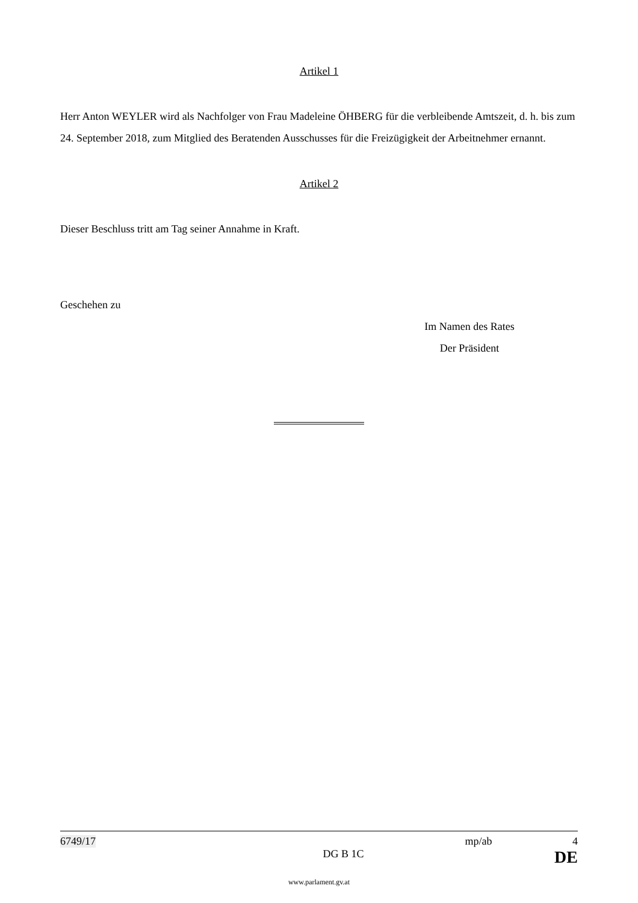Artikel 1
Herr Anton WEYLER wird als Nachfolger von Frau Madeleine ÖHBERG für die verbleibende Amtszeit, d. h. bis zum 24. September 2018, zum Mitglied des Beratenden Ausschusses für die Freizügigkeit der Arbeitnehmer ernannt.
Artikel 2
Dieser Beschluss tritt am Tag seiner Annahme in Kraft.
Geschehen zu
Im Namen des Rates
Der Präsident
6749/17 mp/ab 4
DG B 1C DE
www.parlament.gv.at